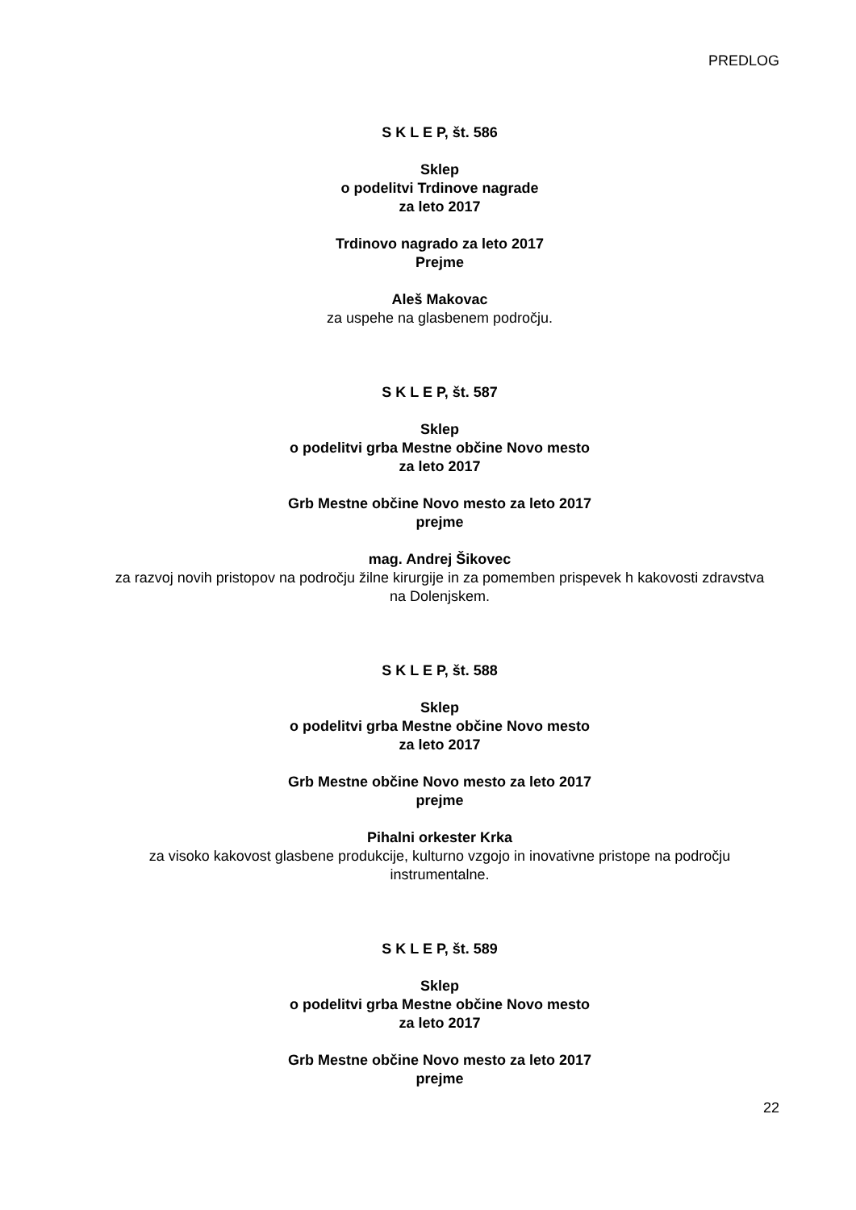PREDLOG
S K L E P, št. 586
Sklep
o podelitvi Trdinove nagrade
za leto 2017
Trdinovo nagrado za leto 2017
Prejme
Aleš Makovac
za uspehe na glasbenem področju.
S K L E P, št. 587
Sklep
o podelitvi grba Mestne občine Novo mesto
za leto 2017
Grb Mestne občine Novo mesto za leto 2017
prejme
mag. Andrej Šikovec
za razvoj novih pristopov na področju žilne kirurgije in za pomemben prispevek h kakovosti zdravstva na Dolenjskem.
S K L E P, št. 588
Sklep
o podelitvi grba Mestne občine Novo mesto
za leto 2017
Grb Mestne občine Novo mesto za leto 2017
prejme
Pihalni orkester Krka
za visoko kakovost glasbene produkcije, kulturno vzgojo in inovativne pristope na področju instrumentalne.
S K L E P, št. 589
Sklep
o podelitvi grba Mestne občine Novo mesto
za leto 2017
Grb Mestne občine Novo mesto za leto 2017
prejme
22